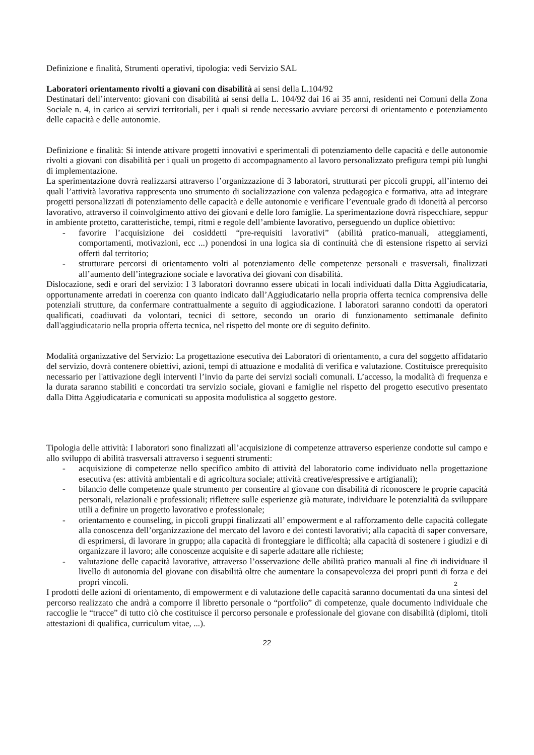Definizione e finalità, Strumenti operativi, tipologia: vedi Servizio SAL
Laboratori orientamento rivolti a giovani con disabilità ai sensi della L.104/92
Destinatari dell’intervento: giovani con disabilità ai sensi della L. 104/92 dai 16 ai 35 anni, residenti nei Comuni della Zona Sociale n. 4, in carico ai servizi territoriali, per i quali si rende necessario avviare percorsi di orientamento e potenziamento delle capacità e delle autonomie.
Definizione e finalità: Si intende attivare progetti innovativi e sperimentali di potenziamento delle capacità e delle autonomie rivolti a giovani con disabilità per i quali un progetto di accompagnamento al lavoro personalizzato prefigura tempi più lunghi di implementazione.
La sperimentazione dovrà realizzarsi attraverso l’organizzazione di 3 laboratori, strutturati per piccoli gruppi, all’interno dei quali l’attività lavorativa rappresenta uno strumento di socializzazione con valenza pedagogica e formativa, atta ad integrare progetti personalizzati di potenziamento delle capacità e delle autonomie e verificare l’eventuale grado di idoneità al percorso lavorativo, attraverso il coinvolgimento attivo dei giovani e delle loro famiglie. La sperimentazione dovrà rispecchiare, seppur in ambiente protetto, caratteristiche, tempi, ritmi e regole dell’ambiente lavorativo, perseguendo un duplice obiettivo:
- favorire l’acquisizione dei cosiddetti “pre-requisiti lavorativi” (abilità pratico-manuali, atteggiamenti, comportamenti, motivazioni, ecc ...) ponendosi in una logica sia di continuità che di estensione rispetto ai servizi offerti dal territorio;
- strutturare percorsi di orientamento volti al potenziamento delle competenze personali e trasversali, finalizzati all’aumento dell’integrazione sociale e lavorativa dei giovani con disabilità.
Dislocazione, sedi e orari del servizio: I 3 laboratori dovranno essere ubicati in locali individuati dalla Ditta Aggiudicataria, opportunamente arredati in coerenza con quanto indicato dall’Aggiudicatario nella propria offerta tecnica comprensiva delle potenziali strutture, da confermare contrattualmente a seguito di aggiudicazione. I laboratori saranno condotti da operatori qualificati, coadiuvati da volontari, tecnici di settore, secondo un orario di funzionamento settimanale definito dall'aggiudicatario nella propria offerta tecnica, nel rispetto del monte ore di seguito definito.
Modalità organizzative del Servizio: La progettazione esecutiva dei Laboratori di orientamento, a cura del soggetto affidatario del servizio, dovrà contenere obiettivi, azioni, tempi di attuazione e modalità di verifica e valutazione. Costituisce prerequisito necessario per l'attivazione degli interventi l’invio da parte dei servizi sociali comunali. L’accesso, la modalità di frequenza e la durata saranno stabiliti e concordati tra servizio sociale, giovani e famiglie nel rispetto del progetto esecutivo presentato dalla Ditta Aggiudicataria e comunicati su apposita modulistica al soggetto gestore.
Tipologia delle attività: I laboratori sono finalizzati all’acquisizione di competenze attraverso esperienze condotte sul campo e allo sviluppo di abilità trasversali attraverso i seguenti strumenti:
- acquisizione di competenze nello specifico ambito di attività del laboratorio come individuato nella progettazione esecutiva (es: attività ambientali e di agricoltura sociale; attività creative/espressive e artigianali);
- bilancio delle competenze quale strumento per consentire al giovane con disabilità di riconoscere le proprie capacità personali, relazionali e professionali; riflettere sulle esperienze già maturate, individuare le potenzialità da sviluppare utili a definire un progetto lavorativo e professionale;
- orientamento e counseling, in piccoli gruppi finalizzati all’ empowerment e al rafforzamento delle capacità collegate alla conoscenza dell’organizzazione del mercato del lavoro e dei contesti lavorativi; alla capacità di saper conversare, di esprimersi, di lavorare in gruppo; alla capacità di fronteggiare le difficoltà; alla capacità di sostenere i giudizi e di organizzare il lavoro; alle conoscenze acquisite e di saperle adattare alle richieste;
- valutazione delle capacità lavorative, attraverso l’osservazione delle abilità pratico manuali al fine di individuare il livello di autonomia del giovane con disabilità oltre che aumentare la consapevolezza dei propri punti di forza e dei propri vincoli.
2
I prodotti delle azioni di orientamento, di empowerment e di valutazione delle capacità saranno documentati da una sintesi del percorso realizzato che andrà a comporre il libretto personale o “portfolio” di competenze, quale documento individuale che raccoglie le “tracce” di tutto ciò che costituisce il percorso personale e professionale del giovane con disabilità (diplomi, titoli attestazioni di qualifica, curriculum vitae, ...).
22